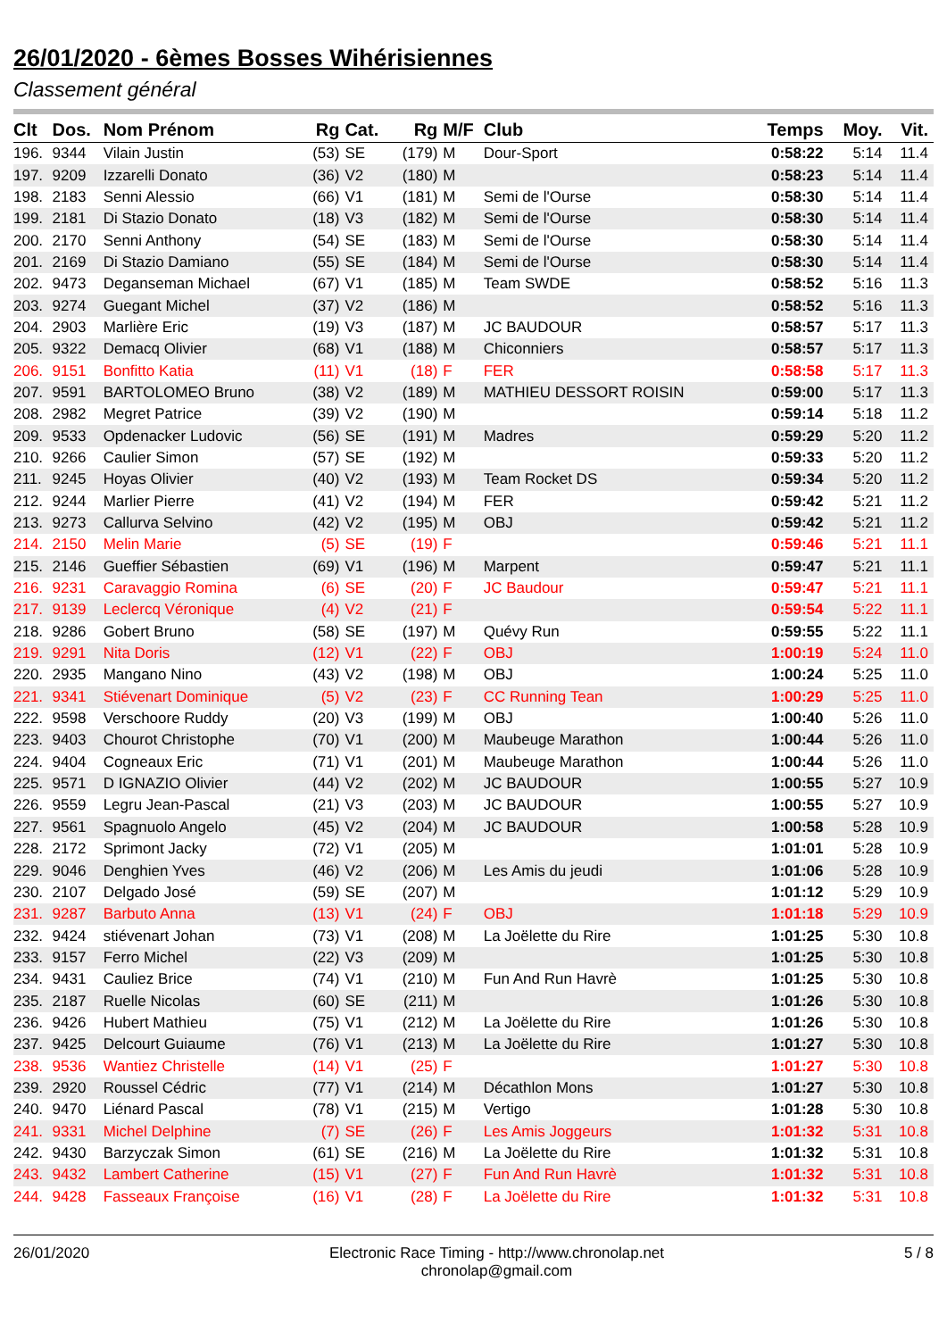26/01/2020 - 6èmes Bosses Wihérisiennes
Classement général
| Clt | Dos. | Nom Prénom | Rg | Cat. | Rg | M/F | Club | Temps | Moy. | Vit. |
| --- | --- | --- | --- | --- | --- | --- | --- | --- | --- | --- |
| 196. | 9344 | Vilain Justin | (53) | SE | (179) | M | Dour-Sport | 0:58:22 | 5:14 | 11.4 |
| 197. | 9209 | Izzarelli Donato | (36) | V2 | (180) | M | | 0:58:23 | 5:14 | 11.4 |
| 198. | 2183 | Senni Alessio | (66) | V1 | (181) | M | Semi de l'Ourse | 0:58:30 | 5:14 | 11.4 |
| 199. | 2181 | Di Stazio Donato | (18) | V3 | (182) | M | Semi de l'Ourse | 0:58:30 | 5:14 | 11.4 |
| 200. | 2170 | Senni Anthony | (54) | SE | (183) | M | Semi de l'Ourse | 0:58:30 | 5:14 | 11.4 |
| 201. | 2169 | Di Stazio Damiano | (55) | SE | (184) | M | Semi de l'Ourse | 0:58:30 | 5:14 | 11.4 |
| 202. | 9473 | Deganseman Michael | (67) | V1 | (185) | M | Team SWDE | 0:58:52 | 5:16 | 11.3 |
| 203. | 9274 | Guegant Michel | (37) | V2 | (186) | M | | 0:58:52 | 5:16 | 11.3 |
| 204. | 2903 | Marlière Eric | (19) | V3 | (187) | M | JC BAUDOUR | 0:58:57 | 5:17 | 11.3 |
| 205. | 9322 | Demacq Olivier | (68) | V1 | (188) | M | Chiconniers | 0:58:57 | 5:17 | 11.3 |
| 206. | 9151 | Bonfitto Katia | (11) | V1 | (18) | F | FER | 0:58:58 | 5:17 | 11.3 |
| 207. | 9591 | BARTOLOMEO Bruno | (38) | V2 | (189) | M | MATHIEU DESSORT ROISIN | 0:59:00 | 5:17 | 11.3 |
| 208. | 2982 | Megret Patrice | (39) | V2 | (190) | M | | 0:59:14 | 5:18 | 11.2 |
| 209. | 9533 | Opdenacker Ludovic | (56) | SE | (191) | M | Madres | 0:59:29 | 5:20 | 11.2 |
| 210. | 9266 | Caulier Simon | (57) | SE | (192) | M | | 0:59:33 | 5:20 | 11.2 |
| 211. | 9245 | Hoyas Olivier | (40) | V2 | (193) | M | Team Rocket DS | 0:59:34 | 5:20 | 11.2 |
| 212. | 9244 | Marlier Pierre | (41) | V2 | (194) | M | FER | 0:59:42 | 5:21 | 11.2 |
| 213. | 9273 | Callurva Selvino | (42) | V2 | (195) | M | OBJ | 0:59:42 | 5:21 | 11.2 |
| 214. | 2150 | Melin Marie | (5) | SE | (19) | F | | 0:59:46 | 5:21 | 11.1 |
| 215. | 2146 | Gueffier Sébastien | (69) | V1 | (196) | M | Marpent | 0:59:47 | 5:21 | 11.1 |
| 216. | 9231 | Caravaggio Romina | (6) | SE | (20) | F | JC Baudour | 0:59:47 | 5:21 | 11.1 |
| 217. | 9139 | Leclercq Véronique | (4) | V2 | (21) | F | | 0:59:54 | 5:22 | 11.1 |
| 218. | 9286 | Gobert Bruno | (58) | SE | (197) | M | Quévy Run | 0:59:55 | 5:22 | 11.1 |
| 219. | 9291 | Nita Doris | (12) | V1 | (22) | F | OBJ | 1:00:19 | 5:24 | 11.0 |
| 220. | 2935 | Mangano Nino | (43) | V2 | (198) | M | OBJ | 1:00:24 | 5:25 | 11.0 |
| 221. | 9341 | Stiévenart Dominique | (5) | V2 | (23) | F | CC Running Tean | 1:00:29 | 5:25 | 11.0 |
| 222. | 9598 | Verschoore Ruddy | (20) | V3 | (199) | M | OBJ | 1:00:40 | 5:26 | 11.0 |
| 223. | 9403 | Chourot Christophe | (70) | V1 | (200) | M | Maubeuge Marathon | 1:00:44 | 5:26 | 11.0 |
| 224. | 9404 | Cogneaux Eric | (71) | V1 | (201) | M | Maubeuge Marathon | 1:00:44 | 5:26 | 11.0 |
| 225. | 9571 | D IGNAZIO Olivier | (44) | V2 | (202) | M | JC BAUDOUR | 1:00:55 | 5:27 | 10.9 |
| 226. | 9559 | Legru Jean-Pascal | (21) | V3 | (203) | M | JC BAUDOUR | 1:00:55 | 5:27 | 10.9 |
| 227. | 9561 | Spagnuolo Angelo | (45) | V2 | (204) | M | JC BAUDOUR | 1:00:58 | 5:28 | 10.9 |
| 228. | 2172 | Sprimont Jacky | (72) | V1 | (205) | M | | 1:01:01 | 5:28 | 10.9 |
| 229. | 9046 | Denghien Yves | (46) | V2 | (206) | M | Les Amis du jeudi | 1:01:06 | 5:28 | 10.9 |
| 230. | 2107 | Delgado José | (59) | SE | (207) | M | | 1:01:12 | 5:29 | 10.9 |
| 231. | 9287 | Barbuto Anna | (13) | V1 | (24) | F | OBJ | 1:01:18 | 5:29 | 10.9 |
| 232. | 9424 | stiévenart Johan | (73) | V1 | (208) | M | La Joëlette du Rire | 1:01:25 | 5:30 | 10.8 |
| 233. | 9157 | Ferro Michel | (22) | V3 | (209) | M | | 1:01:25 | 5:30 | 10.8 |
| 234. | 9431 | Cauliez Brice | (74) | V1 | (210) | M | Fun And Run Havrè | 1:01:25 | 5:30 | 10.8 |
| 235. | 2187 | Ruelle Nicolas | (60) | SE | (211) | M | | 1:01:26 | 5:30 | 10.8 |
| 236. | 9426 | Hubert Mathieu | (75) | V1 | (212) | M | La Joëlette du Rire | 1:01:26 | 5:30 | 10.8 |
| 237. | 9425 | Delcourt Guiaume | (76) | V1 | (213) | M | La Joëlette du Rire | 1:01:27 | 5:30 | 10.8 |
| 238. | 9536 | Wantiez Christelle | (14) | V1 | (25) | F | | 1:01:27 | 5:30 | 10.8 |
| 239. | 2920 | Roussel Cédric | (77) | V1 | (214) | M | Décathlon Mons | 1:01:27 | 5:30 | 10.8 |
| 240. | 9470 | Liénard Pascal | (78) | V1 | (215) | M | Vertigo | 1:01:28 | 5:30 | 10.8 |
| 241. | 9331 | Michel Delphine | (7) | SE | (26) | F | Les Amis Joggeurs | 1:01:32 | 5:31 | 10.8 |
| 242. | 9430 | Barzyczak Simon | (61) | SE | (216) | M | La Joëlette du Rire | 1:01:32 | 5:31 | 10.8 |
| 243. | 9432 | Lambert Catherine | (15) | V1 | (27) | F | Fun And Run Havrè | 1:01:32 | 5:31 | 10.8 |
| 244. | 9428 | Fasseaux Françoise | (16) | V1 | (28) | F | La Joëlette du Rire | 1:01:32 | 5:31 | 10.8 |
26/01/2020 Electronic Race Timing - http://www.chronolap.net
chronolap@gmail.com
5 / 8